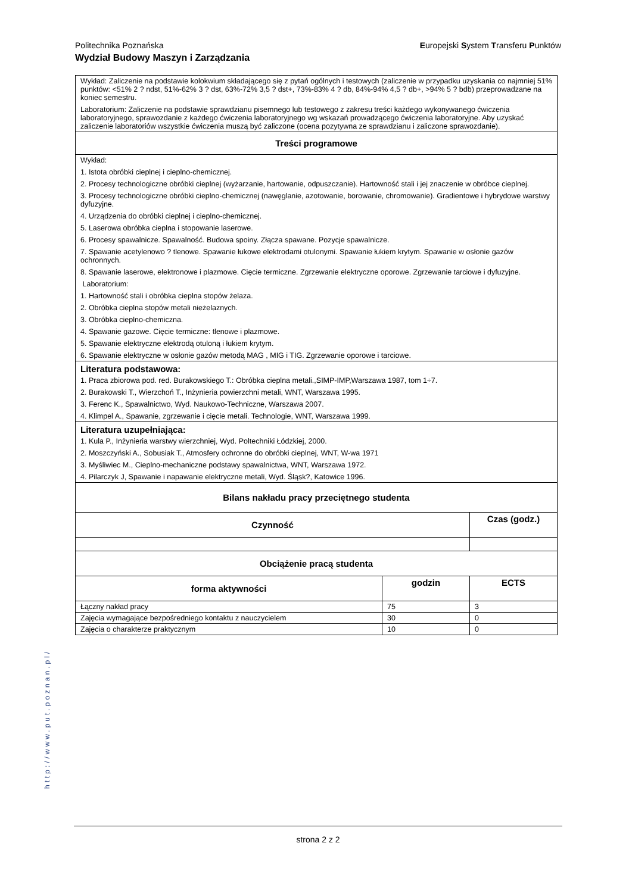Politechnika Poznańska Europejski System Transferu Punktów Wydział Budowy Maszyn i Zarządzania
| Wykład: Zaliczenie na podstawie kolokwium składającego się z pytań ogólnych i testowych (zaliczenie w przypadku uzyskania co najmniej 51% punktów: <51% 2 ? ndst, 51%-62% 3 ? dst, 63%-72% 3,5 ? dst+, 73%-83% 4 ? db, 84%-94% 4,5 ? db+, >94% 5 ? bdb) przeprowadzane na koniec semestru. Laboratorium: Zaliczenie na podstawie sprawdzianu pisemnego lub testowego z zakresu treści każdego wykonywanego ćwiczenia laboratoryjnego, sprawozdanie z każdego ćwiczenia laboratoryjnego wg wskazań prowadzącego ćwiczenia laboratoryjne. Aby uzyskać zaliczenie laboratoriów wszystkie ćwiczenia muszą być zaliczone (ocena pozytywna ze sprawdzianu i zaliczone sprawozdanie). | | |
| Treści programowe | | |
| Wykład: 1. Istota obróbki cieplnej i cieplno-chemicznej. 2. Procesy technologiczne obróbki cieplnej (wyżarzanie, hartowanie, odpuszczanie). Hartowność stali i jej znaczenie w obróbce cieplnej. 3. Procesy technologiczne obróbki cieplno-chemicznej (nawęglanie, azotowanie, borowanie, chromowanie). Gradientowe i hybrydowe warstwy dyfuzyjne. 4. Urządzenia do obróbki cieplnej i cieplno-chemicznej. 5. Laserowa obróbka cieplna i stopowanie laserowe. 6. Procesy spawalnicze. Spawalność. Budowa spoiny. Złącza spawane. Pozycje spawalnicze. 7. Spawanie acetylenowo ? tlenowe. Spawanie łukowe elektrodami otulonymi. Spawanie łukiem krytym. Spawanie w osłonie gazów ochronnych. 8. Spawanie laserowe, elektronowe i plazmowe. Cięcie termiczne. Zgrzewanie elektryczne oporowe. Zgrzewanie tarciowe i dyfuzyjne. Laboratorium: 1. Hartowność stali i obróbka cieplna stopów żelaza. 2. Obróbka cieplna stopów metali nieżelaznych. 3. Obróbka cieplno-chemiczna. 4. Spawanie gazowe. Cięcie termiczne: tlenowe i plazmowe. 5. Spawanie elektryczne elektrodą otuloną i łukiem krytym. 6. Spawanie elektryczne w osłonie gazów metodą MAG , MIG i TIG. Zgrzewanie oporowe i tarciowe. | | |
| Literatura podstawowa: 1. Praca zbiorowa pod. red. Burakowskiego T.: Obróbka cieplna metali.,SIMP-IMP,Warszawa 1987, tom 1÷7. 2. Burakowski T., Wierzchoń T., Inżynieria powierzchni metali, WNT, Warszawa 1995. 3. Ferenc K., Spawalnictwo, Wyd. Naukowo-Techniczne, Warszawa 2007. 4. Klimpel A., Spawanie, zgrzewanie i cięcie metali. Technologie, WNT, Warszawa 1999. | | |
| Literatura uzupełniająca: 1. Kula P., Inżynieria warstwy wierzchniej, Wyd. Poltechniki Łódzkiej, 2000. 2. Moszczyński A., Sobusiak T., Atmosfery ochronne do obróbki cieplnej, WNT, W-wa 1971 3. Myśliwiec M., Cieplno-mechaniczne podstawy spawalnictwa, WNT, Warszawa 1972. 4. Pilarczyk J, Spawanie i napawanie elektryczne metali, Wyd. Śląsk?, Katowice 1996. | | |
| Bilans nakładu pracy przeciętnego studenta | | |
| Czynność | | Czas (godz.) |
| Obciążenie pracą studenta | | |
| forma aktywności | godzin | ECTS |
| Łączny nakład pracy | 75 | 3 |
| Zajęcia wymagające bezpośredniego kontaktu z nauczycielem | 30 | 0 |
| Zajęcia o charakterze praktycznym | 10 | 0 |
http://www.put.poznan.pl/
strona 2 z 2